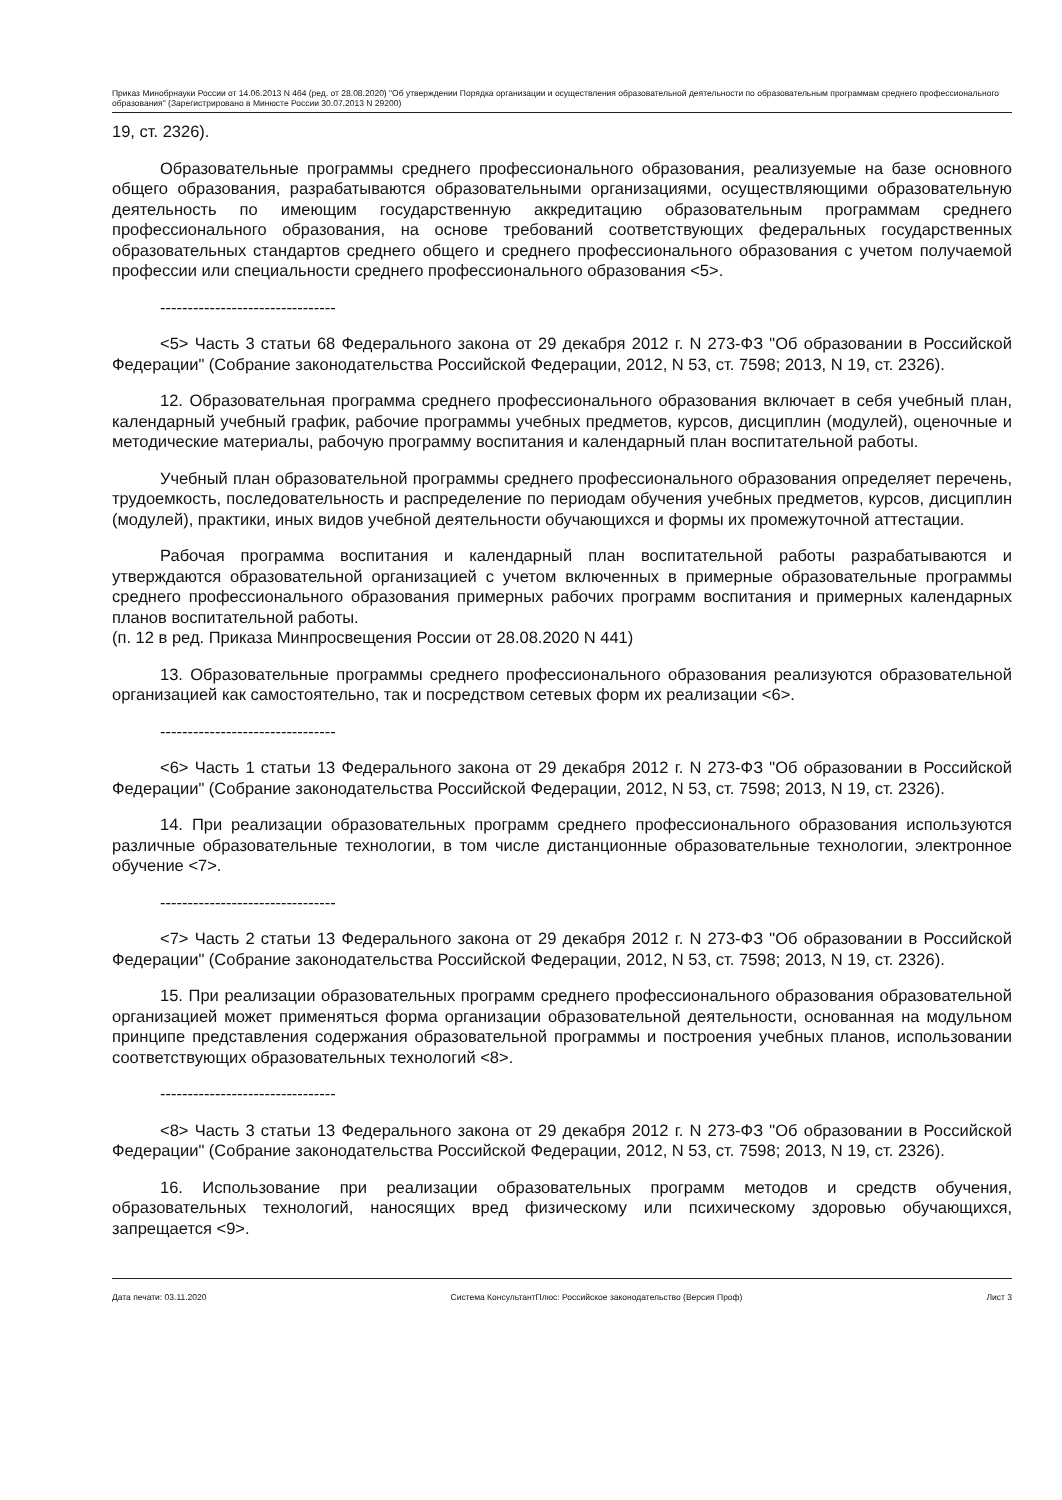Приказ Минобрнауки России от 14.06.2013 N 464 (ред. от 28.08.2020) "Об утверждении Порядка организации и осуществления образовательной деятельности по образовательным программам среднего профессионального образования" (Зарегистрировано в Минюсте России 30.07.2013 N 29200)
19, ст. 2326).
Образовательные программы среднего профессионального образования, реализуемые на базе основного общего образования, разрабатываются образовательными организациями, осуществляющими образовательную деятельность по имеющим государственную аккредитацию образовательным программам среднего профессионального образования, на основе требований соответствующих федеральных государственных образовательных стандартов среднего общего и среднего профессионального образования с учетом получаемой профессии или специальности среднего профессионального образования <5>.
--------------------------------
<5> Часть 3 статьи 68 Федерального закона от 29 декабря 2012 г. N 273-ФЗ "Об образовании в Российской Федерации" (Собрание законодательства Российской Федерации, 2012, N 53, ст. 7598; 2013, N 19, ст. 2326).
12. Образовательная программа среднего профессионального образования включает в себя учебный план, календарный учебный график, рабочие программы учебных предметов, курсов, дисциплин (модулей), оценочные и методические материалы, рабочую программу воспитания и календарный план воспитательной работы.
Учебный план образовательной программы среднего профессионального образования определяет перечень, трудоемкость, последовательность и распределение по периодам обучения учебных предметов, курсов, дисциплин (модулей), практики, иных видов учебной деятельности обучающихся и формы их промежуточной аттестации.
Рабочая программа воспитания и календарный план воспитательной работы разрабатываются и утверждаются образовательной организацией с учетом включенных в примерные образовательные программы среднего профессионального образования примерных рабочих программ воспитания и примерных календарных планов воспитательной работы.
(п. 12 в ред. Приказа Минпросвещения России от 28.08.2020 N 441)
13. Образовательные программы среднего профессионального образования реализуются образовательной организацией как самостоятельно, так и посредством сетевых форм их реализации <6>.
--------------------------------
<6> Часть 1 статьи 13 Федерального закона от 29 декабря 2012 г. N 273-ФЗ "Об образовании в Российской Федерации" (Собрание законодательства Российской Федерации, 2012, N 53, ст. 7598; 2013, N 19, ст. 2326).
14. При реализации образовательных программ среднего профессионального образования используются различные образовательные технологии, в том числе дистанционные образовательные технологии, электронное обучение <7>.
--------------------------------
<7> Часть 2 статьи 13 Федерального закона от 29 декабря 2012 г. N 273-ФЗ "Об образовании в Российской Федерации" (Собрание законодательства Российской Федерации, 2012, N 53, ст. 7598; 2013, N 19, ст. 2326).
15. При реализации образовательных программ среднего профессионального образования образовательной организацией может применяться форма организации образовательной деятельности, основанная на модульном принципе представления содержания образовательной программы и построения учебных планов, использовании соответствующих образовательных технологий <8>.
--------------------------------
<8> Часть 3 статьи 13 Федерального закона от 29 декабря 2012 г. N 273-ФЗ "Об образовании в Российской Федерации" (Собрание законодательства Российской Федерации, 2012, N 53, ст. 7598; 2013, N 19, ст. 2326).
16. Использование при реализации образовательных программ методов и средств обучения, образовательных технологий, наносящих вред физическому или психическому здоровью обучающихся, запрещается <9>.
Дата печати: 03.11.2020 Система КонсультантПлюс: Российское законодательство (Версия Проф) Лист 3